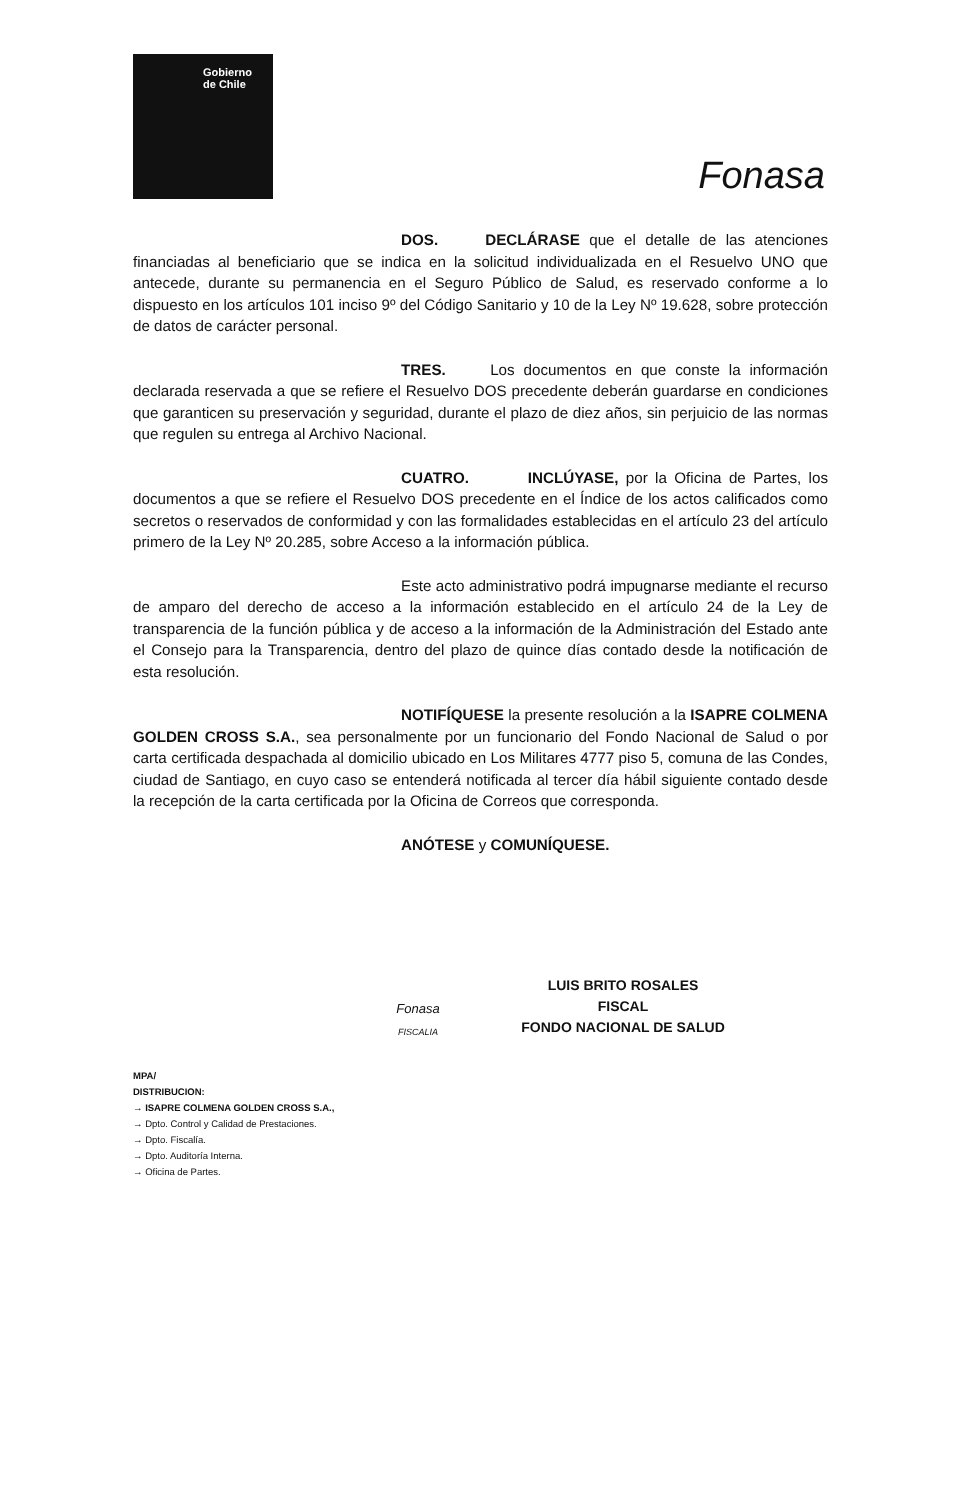Gobierno
de Chile
Fonasa
DOS. DECLÁRASE que el detalle de las atenciones financiadas al beneficiario que se indica en la solicitud individualizada en el Resuelvo UNO que antecede, durante su permanencia en el Seguro Público de Salud, es reservado conforme a lo dispuesto en los artículos 101 inciso 9º del Código Sanitario y 10 de la Ley Nº 19.628, sobre protección de datos de carácter personal.
TRES. Los documentos en que conste la información declarada reservada a que se refiere el Resuelvo DOS precedente deberán guardarse en condiciones que garanticen su preservación y seguridad, durante el plazo de diez años, sin perjuicio de las normas que regulen su entrega al Archivo Nacional.
CUATRO. INCLÚYASE, por la Oficina de Partes, los documentos a que se refiere el Resuelvo DOS precedente en el Índice de los actos calificados como secretos o reservados de conformidad y con las formalidades establecidas en el artículo 23 del artículo primero de la Ley Nº 20.285, sobre Acceso a la información pública.
Este acto administrativo podrá impugnarse mediante el recurso de amparo del derecho de acceso a la información establecido en el artículo 24 de la Ley de transparencia de la función pública y de acceso a la información de la Administración del Estado ante el Consejo para la Transparencia, dentro del plazo de quince días contado desde la notificación de esta resolución.
NOTIFÍQUESE la presente resolución a la ISAPRE COLMENA GOLDEN CROSS S.A., sea personalmente por un funcionario del Fondo Nacional de Salud o por carta certificada despachada al domicilio ubicado en Los Militares 4777 piso 5, comuna de las Condes, ciudad de Santiago, en cuyo caso se entenderá notificada al tercer día hábil siguiente contado desde la recepción de la carta certificada por la Oficina de Correos que corresponda.
ANÓTESE y COMUNÍQUESE.
LUIS BRITO ROSALES
FISCAL
FONDO NACIONAL DE SALUD
Fonasa
FISCALIA
MPA/
DISTRIBUCION:
→ ISAPRE COLMENA GOLDEN CROSS S.A.,
→ Dpto. Control y Calidad de Prestaciones.
→ Dpto. Fiscalía.
→ Dpto. Auditoría Interna.
→ Oficina de Partes.